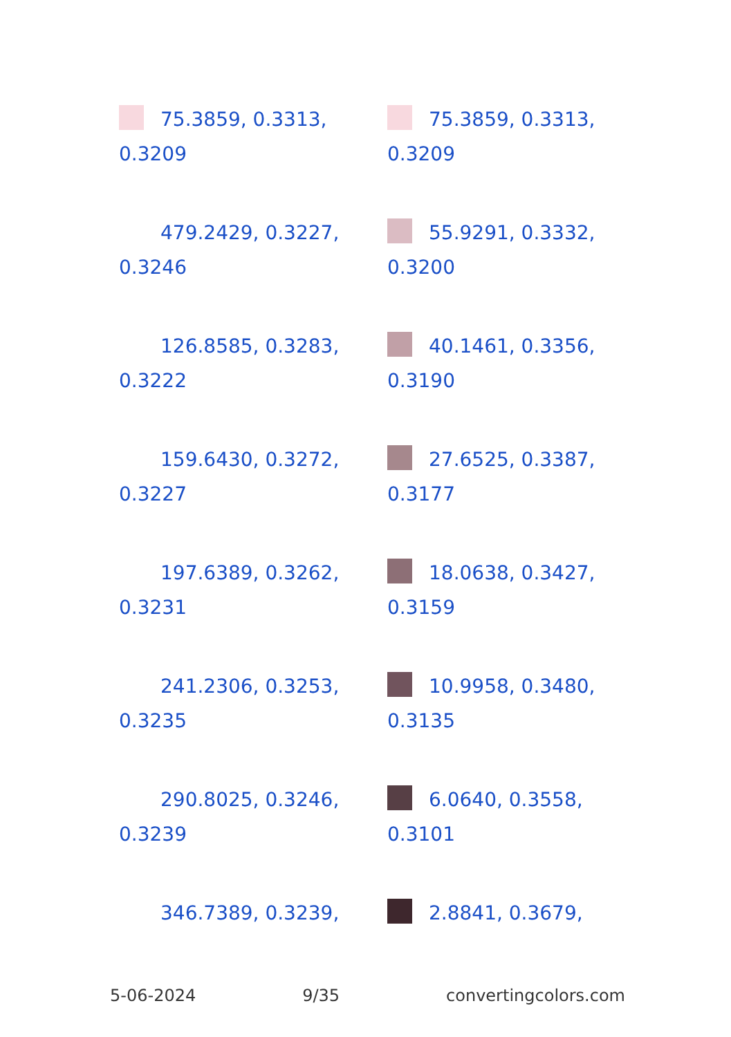75.3859, 0.3313, 0.3209
75.3859, 0.3313, 0.3209
479.2429, 0.3227, 0.3246
55.9291, 0.3332, 0.3200
126.8585, 0.3283, 0.3222
40.1461, 0.3356, 0.3190
159.6430, 0.3272, 0.3227
27.6525, 0.3387, 0.3177
197.6389, 0.3262, 0.3231
18.0638, 0.3427, 0.3159
241.2306, 0.3253, 0.3235
10.9958, 0.3480, 0.3135
290.8025, 0.3246, 0.3239
6.0640, 0.3558, 0.3101
346.7389, 0.3239,
2.8841, 0.3679,
5-06-2024 9/35 convertingcolors.com